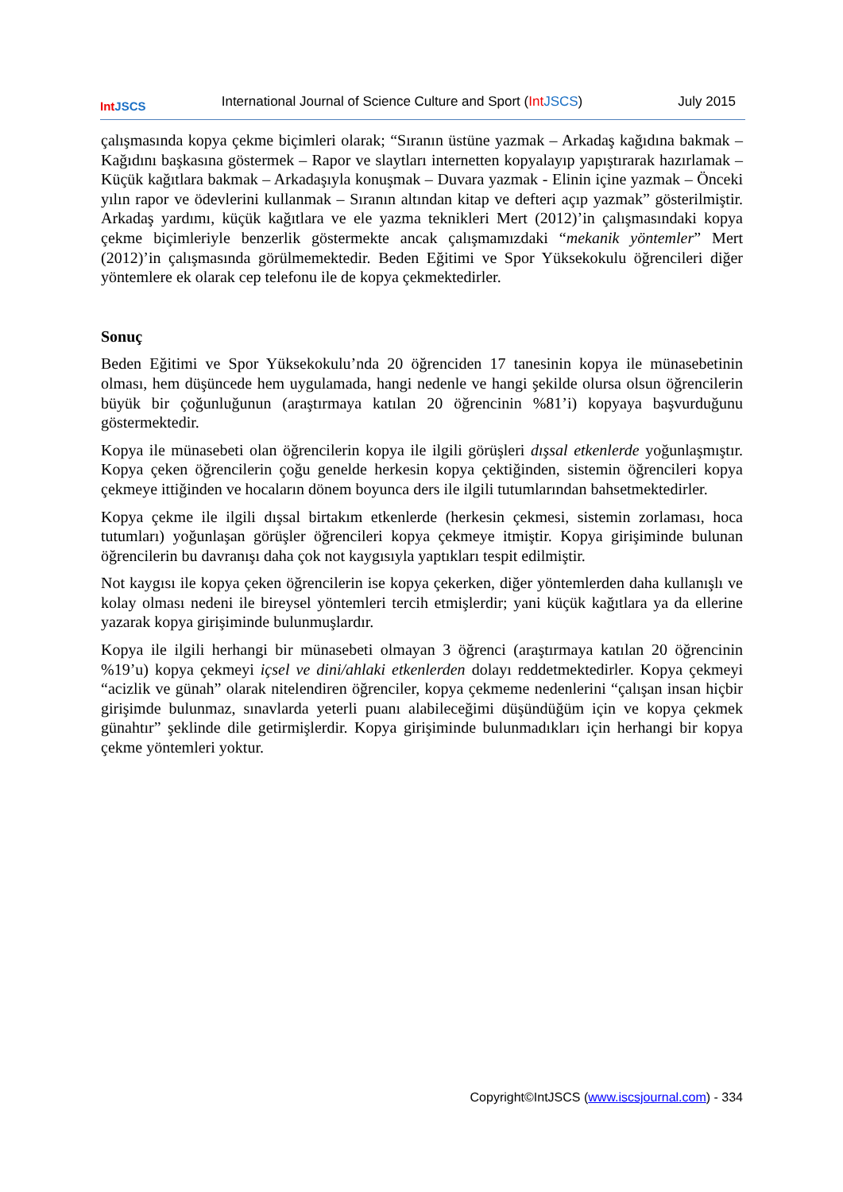Int JSCS
International Journal of Science Culture and Sport (Int JSCS)
July 2015
çalışmasında kopya çekme biçimleri olarak; “Sıranın üstüne yazmak – Arkadaş kağıdına bakmak – Kağıdını başkasına göstermek – Rapor ve slaytları internetten kopyalayıp yapıştırarak hazırlamak – Küçük kağıtlara bakmak – Arkadaşıyla konuşmak – Duvara yazmak - Elinin içine yazmak – Önceki yılın rapor ve ödevlerini kullanmak – Sıranın altından kitap ve defteri açıp yazmak” gösterilmiştir. Arkadaş yardımı, küçük kağıtlara ve ele yazma teknikleri Mert (2012)’in çalışmasındaki kopya çekme biçimleriyle benzerlik göstermekte ancak çalışmamızdaki “mekanik yöntemler” Mert (2012)’in çalışmasında görülmemektedir. Beden Eğitimi ve Spor Yüksekokulu öğrencileri diğer yöntemlere ek olarak cep telefonu ile de kopya çekmektedirler.
Sonuç
Beden Eğitimi ve Spor Yüksekokulu’nda 20 öğrenciden 17 tanesinin kopya ile münasebetinin olması, hem düşüncede hem uygulamada, hangi nedenle ve hangi şekilde olursa olsun öğrencilerin büyük bir çoğunluğunun (araştırmaya katılan 20 öğrencinin %81’i) kopyaya başvurduğunu göstermektedir.
Kopya ile münasebeti olan öğrencilerin kopya ile ilgili görüşleri dışsal etkenlerde yoğunlaşmıştır. Kopya çeken öğrencilerin çoğu genelde herkesin kopya çektiğinden, sistemin öğrencileri kopya çekmeye ittiğinden ve hocaların dönem boyunca ders ile ilgili tutumlarından bahsetmektedirler.
Kopya çekme ile ilgili dışsal birtakım etkenlerde (herkesin çekmesi, sistemin zorlaması, hoca tutumları) yoğunlaşan görüşler öğrencileri kopya çekmeye itmiştir. Kopya girişiminde bulunan öğrencilerin bu davranışı daha çok not kaygısıyla yaptıkları tespit edilmiştir.
Not kaygısı ile kopya çeken öğrencilerin ise kopya çekerken, diğer yöntemlerden daha kullanışlı ve kolay olması nedeni ile bireysel yöntemleri tercih etmişlerdir; yani küçük kağıtlara ya da ellerine yazarak kopya girişiminde bulunmuşlardır.
Kopya ile ilgili herhangi bir münasebeti olmayan 3 öğrenci (araştırmaya katılan 20 öğrencinin %19’u) kopya çekmeyi içsel ve dini/ahlaki etkenlerden dolayı reddetmektedirler. Kopya çekmeyi “acizlik ve günah” olarak nitelendiren öğrenciler, kopya çekmeme nedenlerini “çalışan insan hiçbir girişimde bulunmaz, sınavlarda yeterli puanı alabileceğimi düşündüğüm için ve kopya çekmek günahtır” şeklinde dile getirmişlerdir. Kopya girişiminde bulunmadıkları için herhangi bir kopya çekme yöntemleri yoktur.
Copyright©IntJSCS (www.iscsjournal.com) - 334